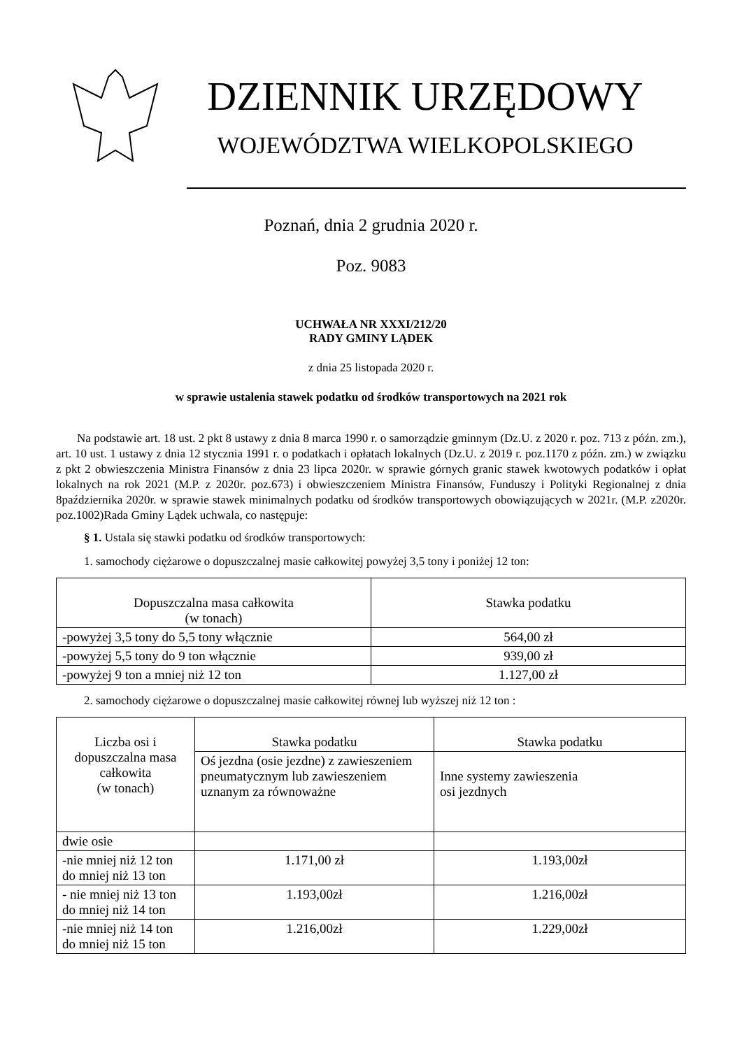DZIENNIK URZĘDOWY
WOJEWÓDZTWA WIELKOPOLSKIEGO
Poznań, dnia 2 grudnia 2020 r.
Poz. 9083
UCHWAŁA NR XXXI/212/20
RADY GMINY LĄDEK
z dnia 25 listopada 2020 r.
w sprawie ustalenia stawek podatku od środków transportowych na 2021 rok
Na podstawie art. 18 ust. 2 pkt 8 ustawy z dnia 8 marca 1990 r. o samorządzie gminnym (Dz.U. z 2020 r. poz. 713 z późn. zm.), art. 10 ust. 1 ustawy z dnia 12 stycznia 1991 r. o podatkach i opłatach lokalnych (Dz.U. z 2019 r. poz.1170 z późn. zm.) w związku z pkt 2 obwieszczenia Ministra Finansów z dnia 23 lipca 2020r. w sprawie górnych granic stawek kwotowych podatków i opłat lokalnych na rok 2021 (M.P. z 2020r. poz.673) i obwieszczeniem Ministra Finansów, Funduszy i Polityki Regionalnej z dnia 8października 2020r. w sprawie stawek minimalnych podatku od środków transportowych obowiązujących w 2021r. (M.P. z2020r. poz.1002)Rada Gminy Lądek uchwala, co następuje:
§ 1. Ustala się stawki podatku od środków transportowych:
1. samochody ciężarowe o dopuszczalnej masie całkowitej powyżej 3,5 tony i poniżej 12 ton:
| Dopuszczalna masa całkowita (w tonach) | Stawka podatku |
| -powyżej 3,5 tony do 5,5 tony włącznie | 564,00 zł |
| -powyżej 5,5 tony do 9 ton włącznie | 939,00 zł |
| -powyżej 9 ton a mniej niż 12 ton | 1.127,00 zł |
2. samochody ciężarowe o dopuszczalnej masie całkowitej równej lub wyższej niż 12 ton :
| Liczba osi i dopuszczalna masa całkowita (w tonach) | Stawka podatku | Stawka podatku |
| | Oś jezdna (osie jezdne) z zawieszeniem pneumatycznym lub zawieszeniem uznanym za równoważne | Inne systemy zawieszenia osi jezdnych |
| dwie osie | | |
| -nie mniej niż 12 ton do mniej niż 13 ton | 1.171,00 zł | 1.193,00zł |
| - nie mniej niż 13 ton do mniej niż 14 ton | 1.193,00zł | 1.216,00zł |
| -nie mniej niż 14 ton do mniej niż 15 ton | 1.216,00zł | 1.229,00zł |